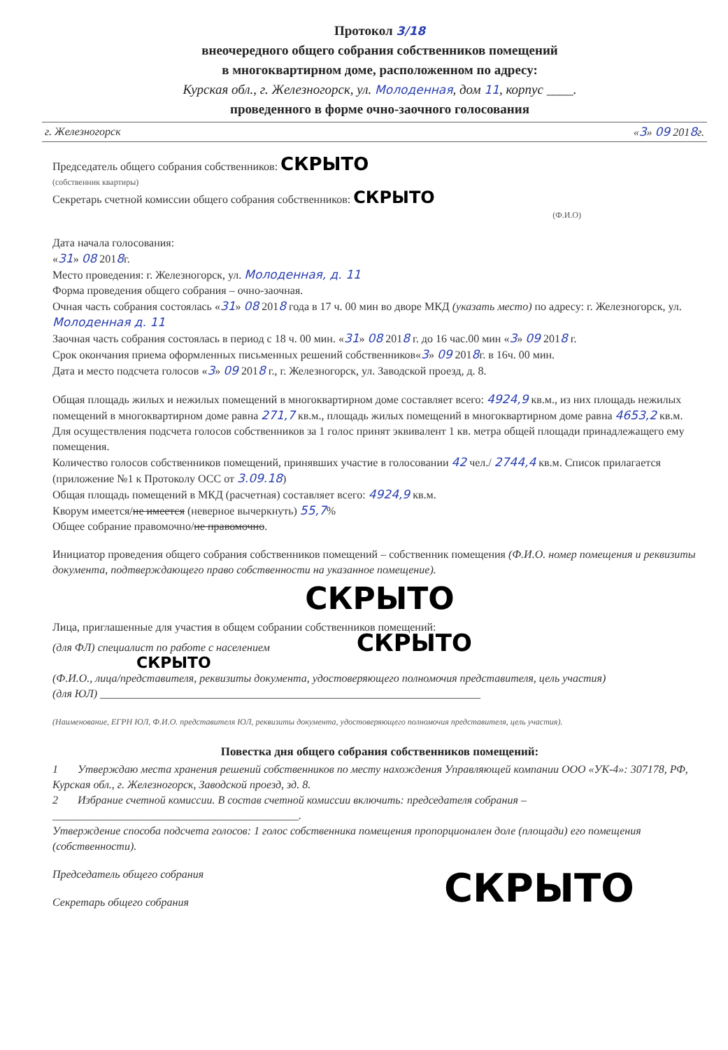Протокол 3/18
внеочередного общего собрания собственников помещений
в многоквартирном доме, расположенном по адресу:
Курская обл., г. Железногорск, ул. Молоденная, дом 11, корпус ____.
проведенного в форме очно-заочного голосования
г. Железногорск «3» 09 2018г.
Председатель общего собрания собственников: СКРЫТО
(собственник квартиры)
Секретарь счетной комиссии общего собрания собственников: СКРЫТО
(Ф.И.О)
Дата начала голосования:
«31» 08 2018г.
Место проведения: г. Железногорск, ул. Молоденная, д. 11
Форма проведения общего собрания – очно-заочная.
Очная часть собрания состоялась «31» 08 2018 года в 17 ч. 00 мин во дворе МКД (указать место) по адресу: г. Железногорск, ул. Молоденная д. 11
Заочная часть собрания состоялась в период с 18 ч. 00 мин. «31» 08 2018 г. до 16 час.00 мин «3» 09 2018 г.
Срок окончания приема оформленных письменных решений собственников«3» 09 2018г. в 16ч. 00 мин.
Дата и место подсчета голосов «3» 09 2018 г., г. Железногорск, ул. Заводской проезд, д. 8.
Общая площадь жилых и нежилых помещений в многоквартирном доме составляет всего: 4924,9 кв.м., из них площадь нежилых помещений в многоквартирном доме равна 271,7 кв.м., площадь жилых помещений в многоквартирном доме равна 4653,2 кв.м.
Для осуществления подсчета голосов собственников за 1 голос принят эквивалент 1 кв. метра общей площади принадлежащего ему помещения.
Количество голосов собственников помещений, принявших участие в голосовании 42 чел./ 2744,4 кв.м. Список прилагается (приложение №1 к Протоколу ОСС от 3.09.18)
Общая площадь помещений в МКД (расчетная) составляет всего: 4924,9 кв.м.
Кворум имеется/не имеется (неверное вычеркнуть) 55,7%
Общее собрание правомочно/не правомочно.
Инициатор проведения общего собрания собственников помещений – собственник помещения (Ф.И.О. номер помещения и реквизиты документа, подтверждающего право собственности на указанное помещение).
СКРЫТО
Лица, приглашенные для участия в общем собрании собственников помещений:
(для ФЛ) специалист по работе с населением СКРЫТО
СКРЫТО
(Ф.И.О., лица/представителя, реквизиты документа, удостоверяющего полномочия представителя, цель участия)
(для ЮЛ) ____________________________________________________________________
(Наименование, ЕГРН ЮЛ, Ф.И.О. представителя ЮЛ, реквизиты документа, удостоверяющего полномочия представителя, цель участия).
Повестка дня общего собрания собственников помещений:
1 Утверждаю места хранения решений собственников по месту нахождения Управляющей компании ООО «УК-4»: 307178, РФ, Курская обл., г. Железногорск, Заводской проезд, зд. 8.
2 Избрание счетной комиссии. В состав счетной комиссии включить: председателя собрания – ____________________________________________.
Утверждение способа подсчета голосов: 1 голос собственника помещения пропорционален доле (площади) его помещения (собственности).
Председатель общего собрания
Секретарь общего собрания
СКРЫТО